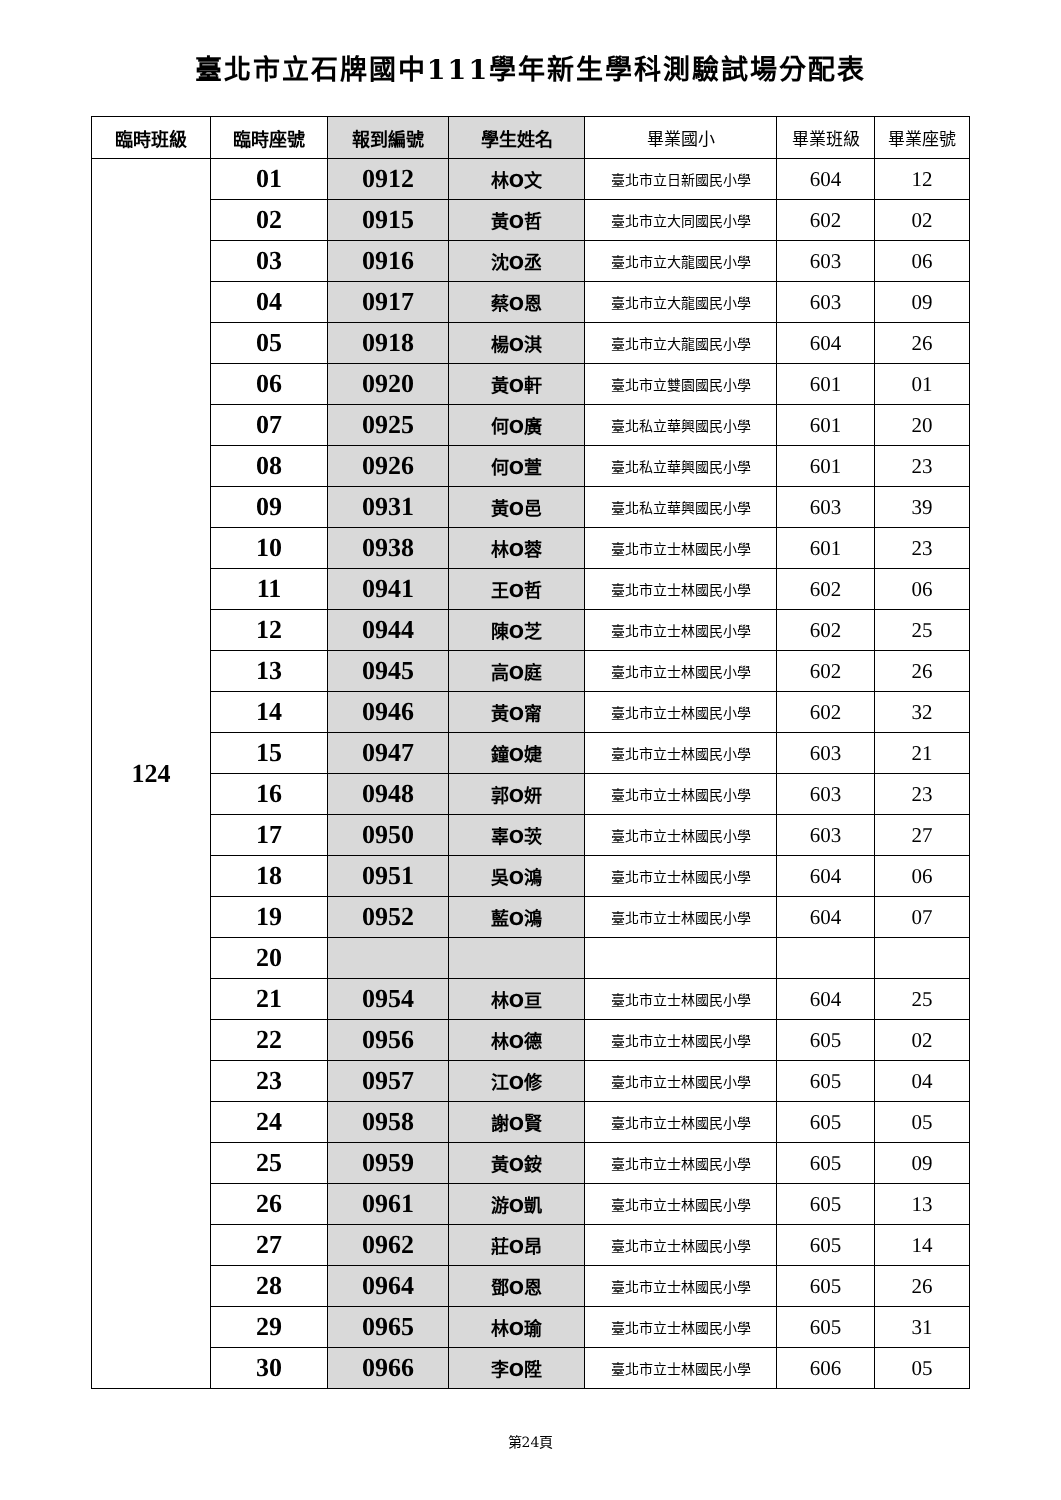臺北市立石牌國中111學年新生學科測驗試場分配表
| 臨時班級 | 臨時座號 | 報到編號 | 學生姓名 | 畢業國小 | 畢業班級 | 畢業座號 |
| --- | --- | --- | --- | --- | --- | --- |
| 124 | 01 | 0912 | 林O文 | 臺北市立日新國民小學 | 604 | 12 |
| | 02 | 0915 | 黃O哲 | 臺北市立大同國民小學 | 602 | 02 |
| | 03 | 0916 | 沈O丞 | 臺北市立大龍國民小學 | 603 | 06 |
| | 04 | 0917 | 蔡O恩 | 臺北市立大龍國民小學 | 603 | 09 |
| | 05 | 0918 | 楊O淇 | 臺北市立大龍國民小學 | 604 | 26 |
| | 06 | 0920 | 黃O軒 | 臺北市立雙園國民小學 | 601 | 01 |
| | 07 | 0925 | 何O廣 | 臺北私立華興國民小學 | 601 | 20 |
| | 08 | 0926 | 何O萱 | 臺北私立華興國民小學 | 601 | 23 |
| | 09 | 0931 | 黃O邑 | 臺北私立華興國民小學 | 603 | 39 |
| | 10 | 0938 | 林O蓉 | 臺北市立士林國民小學 | 601 | 23 |
| | 11 | 0941 | 王O哲 | 臺北市立士林國民小學 | 602 | 06 |
| | 12 | 0944 | 陳O芝 | 臺北市立士林國民小學 | 602 | 25 |
| | 13 | 0945 | 高O庭 | 臺北市立士林國民小學 | 602 | 26 |
| | 14 | 0946 | 黃O甯 | 臺北市立士林國民小學 | 602 | 32 |
| | 15 | 0947 | 鐘O婕 | 臺北市立士林國民小學 | 603 | 21 |
| | 16 | 0948 | 郭O妍 | 臺北市立士林國民小學 | 603 | 23 |
| | 17 | 0950 | 辜O茨 | 臺北市立士林國民小學 | 603 | 27 |
| | 18 | 0951 | 吳O鴻 | 臺北市立士林國民小學 | 604 | 06 |
| | 19 | 0952 | 藍O鴻 | 臺北市立士林國民小學 | 604 | 07 |
| | 20 | | | | | |
| | 21 | 0954 | 林O亘 | 臺北市立士林國民小學 | 604 | 25 |
| | 22 | 0956 | 林O德 | 臺北市立士林國民小學 | 605 | 02 |
| | 23 | 0957 | 江O修 | 臺北市立士林國民小學 | 605 | 04 |
| | 24 | 0958 | 謝O賢 | 臺北市立士林國民小學 | 605 | 05 |
| | 25 | 0959 | 黃O銨 | 臺北市立士林國民小學 | 605 | 09 |
| | 26 | 0961 | 游O凱 | 臺北市立士林國民小學 | 605 | 13 |
| | 27 | 0962 | 莊O昂 | 臺北市立士林國民小學 | 605 | 14 |
| | 28 | 0964 | 鄧O恩 | 臺北市立士林國民小學 | 605 | 26 |
| | 29 | 0965 | 林O瑜 | 臺北市立士林國民小學 | 605 | 31 |
| | 30 | 0966 | 李O陞 | 臺北市立士林國民小學 | 606 | 05 |
第24頁